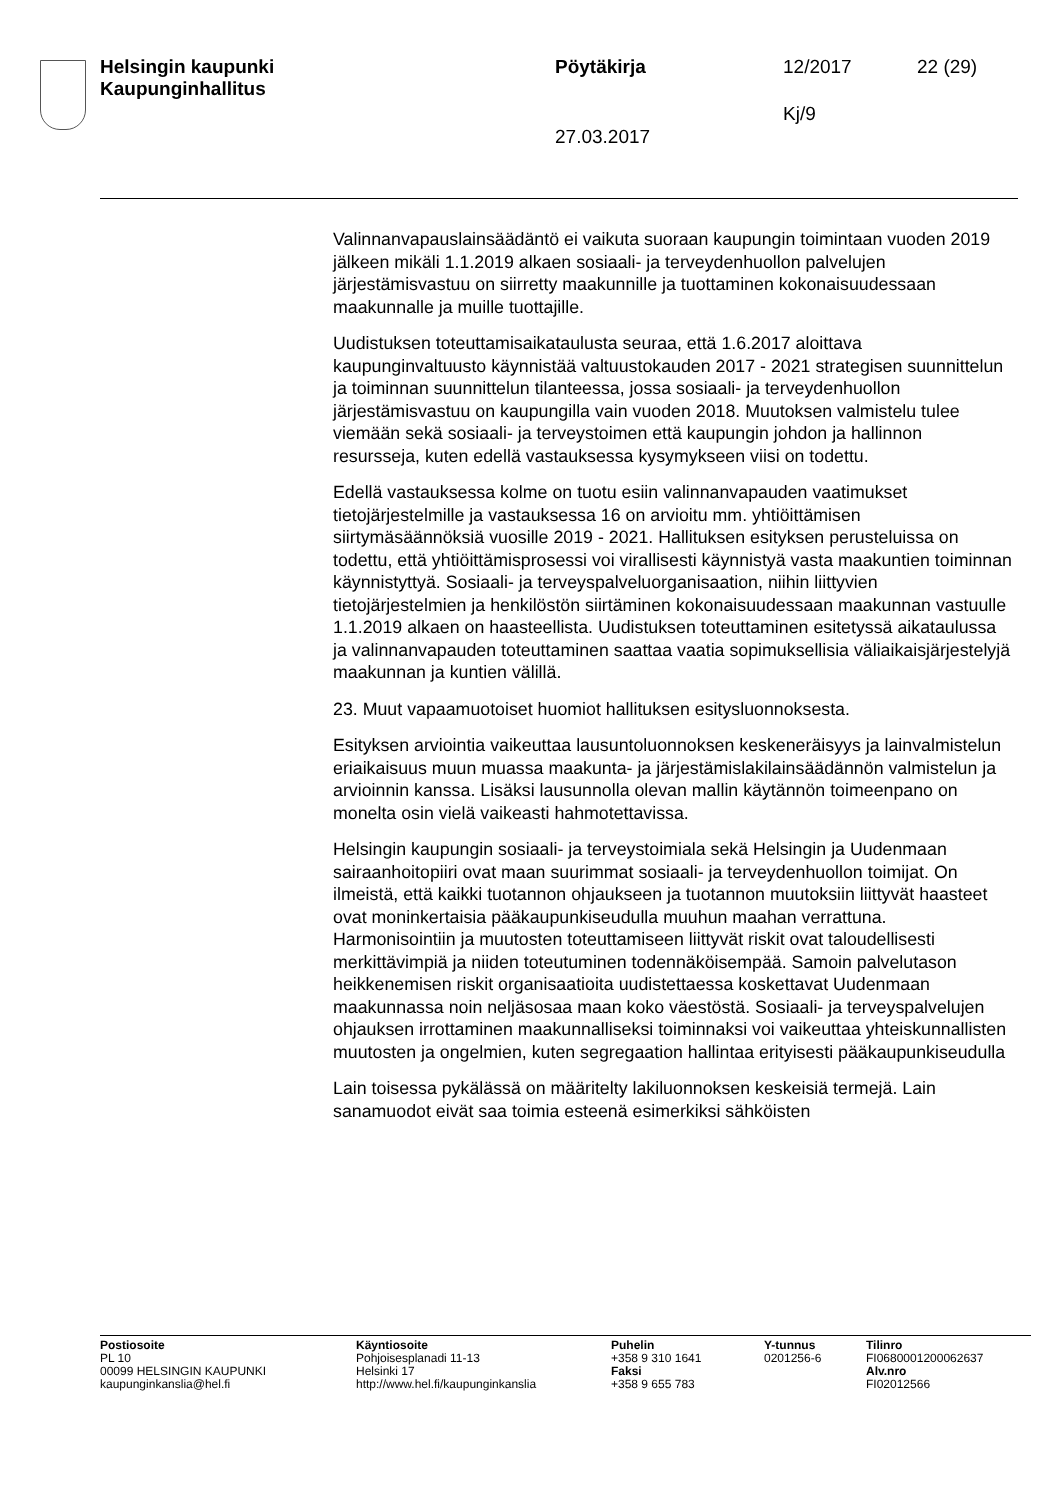Helsingin kaupunki
Kaupunginhallitus
Pöytäkirja 12/2017 22 (29)
Kj/9
27.03.2017
Valinnanvapauslainsäädäntö ei vaikuta suoraan kaupungin toimintaan vuoden 2019 jälkeen mikäli 1.1.2019 alkaen sosiaali- ja terveydenhuollon palvelujen järjestämisvastuu on siirretty maakunnille ja tuottaminen kokonaisuudessaan maakunnalle ja muille tuottajille.
Uudistuksen toteuttamisaikataulusta seuraa, että 1.6.2017 aloittava kaupunginvaltuusto käynnistää valtuustokauden 2017 - 2021 strategisen suunnittelun ja toiminnan suunnittelun tilanteessa, jossa sosiaali- ja terveydenhuollon järjestämisvastuu on kaupungilla vain vuoden 2018. Muutoksen valmistelu tulee viemään sekä sosiaali- ja terveystoimen että kaupungin johdon ja hallinnon resursseja, kuten edellä vastauksessa kysymykseen viisi on todettu.
Edellä vastauksessa kolme on tuotu esiin valinnanvapauden vaatimukset tietojärjestelmille ja vastauksessa 16 on arvioitu mm. yhtiöittämisen siirtymäsäännöksiä vuosille 2019 - 2021. Hallituksen esityksen perusteluissa on todettu, että yhtiöittämisprosessi voi virallisesti käynnistyä vasta maakuntien toiminnan käynnistyttyä. Sosiaali- ja terveyspalveluorganisaation, niihin liittyvien tietojärjestelmien ja henkilöstön siirtäminen kokonaisuudessaan maakunnan vastuulle 1.1.2019 alkaen on haasteellista. Uudistuksen toteuttaminen esitetyssä aikataulussa ja valinnanvapauden toteuttaminen saattaa vaatia sopimuksellisia väliaikaisjärjestelyjä maakunnan ja kuntien välillä.
23. Muut vapaamuotoiset huomiot hallituksen esitysluonnoksesta.
Esityksen arviointia vaikeuttaa lausuntoluonnoksen keskeneräisyys ja lainvalmistelun eriaikaisuus muun muassa maakunta- ja järjestämislakilainsäädännön valmistelun ja arvioinnin kanssa. Lisäksi lausunnolla olevan mallin käytännön toimeenpano on monelta osin vielä vaikeasti hahmotettavissa.
Helsingin kaupungin sosiaali- ja terveystoimiala sekä Helsingin ja Uudenmaan sairaanhoitopiiri ovat maan suurimmat sosiaali- ja terveydenhuollon toimijat. On ilmeistä, että kaikki tuotannon ohjaukseen ja tuotannon muutoksiin liittyvät haasteet ovat moninkertaisia pääkaupunkiseudulla muuhun maahan verrattuna. Harmonisointiin ja muutosten toteuttamiseen liittyvät riskit ovat taloudellisesti merkittävimpiä ja niiden toteutuminen todennäköisempää. Samoin palvelutason heikkenemisen riskit organisaatioita uudistettaessa koskettavat Uudenmaan maakunnassa noin neljäsosaa maan koko väestöstä. Sosiaali- ja terveyspalvelujen ohjauksen irrottaminen maakunnalliseksi toiminnaksi voi vaikeuttaa yhteiskunnallisten muutosten ja ongelmien, kuten segregaation hallintaa erityisesti pääkaupunkiseudulla
Lain toisessa pykälässä on määritelty lakiluonnoksen keskeisiä termejä. Lain sanamuodot eivät saa toimia esteenä esimerkiksi sähköisten
Postiosoite
PL 10
00099 HELSINGIN KAUPUNKI
kaupunginkanslia@hel.fi
Käyntiosoite
Pohjoisesplanadi 11-13
Helsinki 17
http://www.hel.fi/kaupunginkanslia
Puhelin
+358 9 310 1641
Faksi
+358 9 655 783
Y-tunnus
0201256-6
Tilinro
FI0680001200062637
Alv.nro
FI02012566